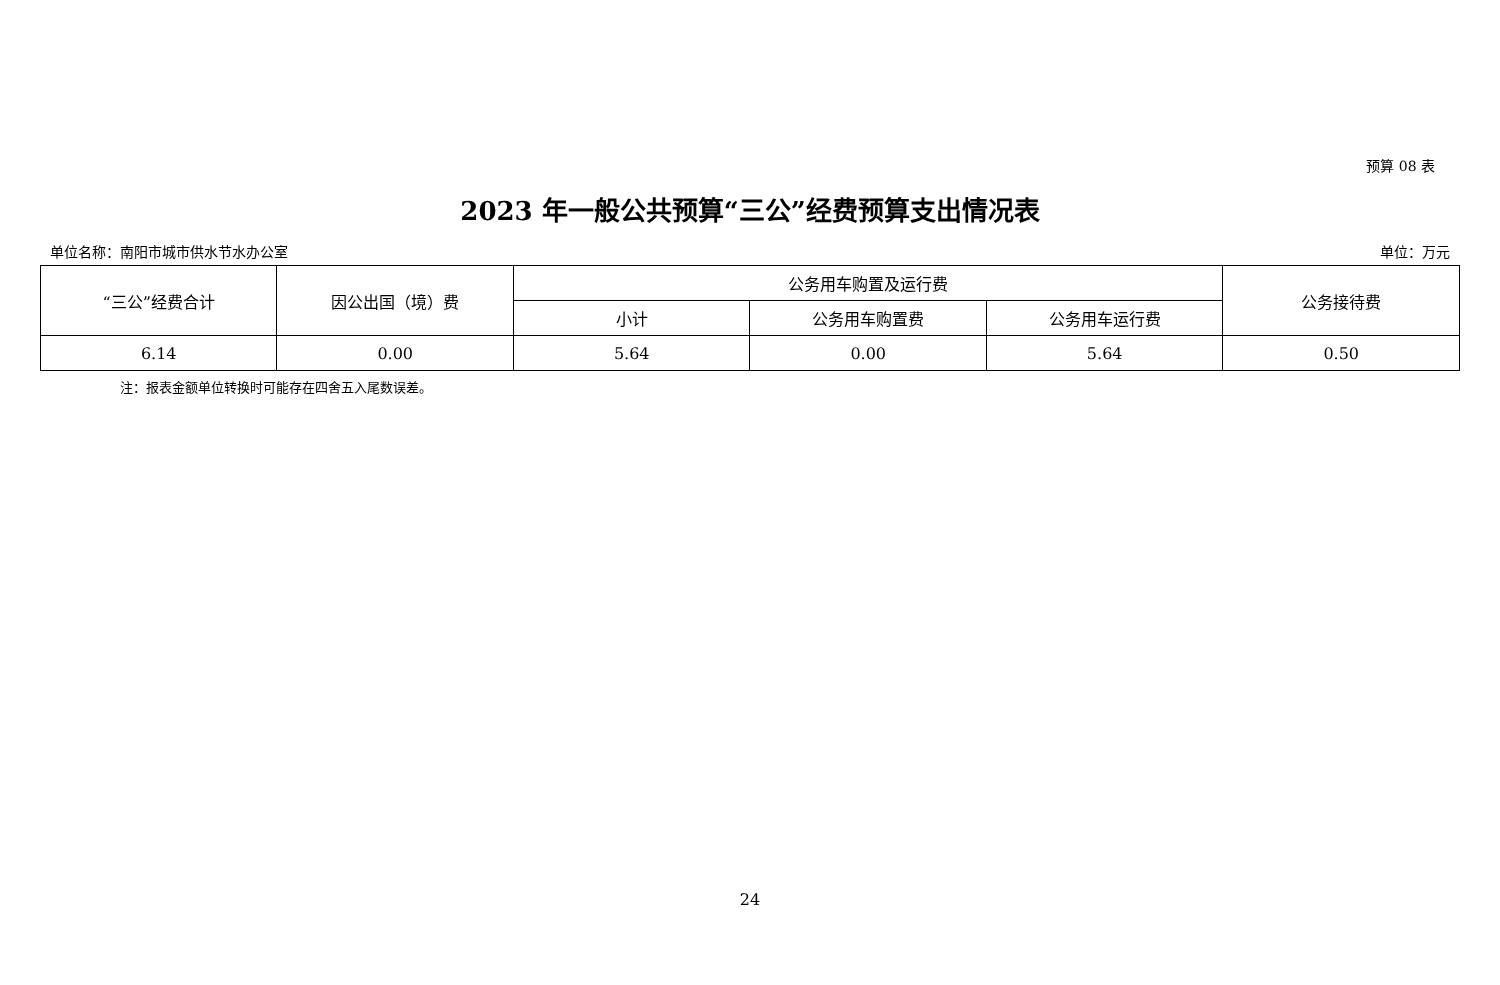预算 08 表
2023 年一般公共预算“三公”经费预算支出情况表
单位名称：南阳市城市供水节水办公室 单位：万元
| “三公”经费合计 | 因公出国（境）费 | 公务用车购置及运行费 | | | 公务接待费 |
| --- | --- | --- | --- | --- | --- |
| | | 小计 | 公务用车购置费 | 公务用车运行费 | |
| 6.14 | 0.00 | 5.64 | 0.00 | 5.64 | 0.50 |
注：报表金额单位转换时可能存在四舍五入尾数误差。
24